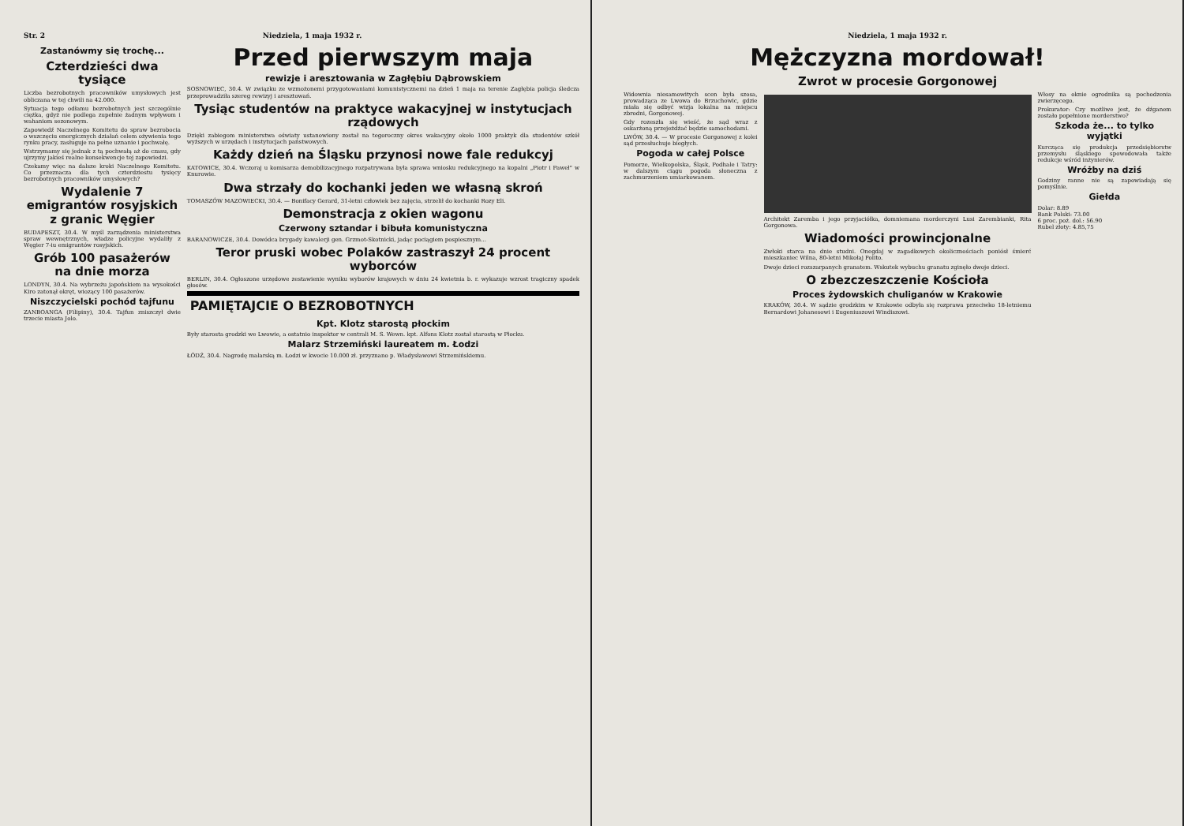Str. 2 Niedziela, 1 maja 1932 r.
Zastanówmy się trochę...
Czterdzieści dwa tysiące
Liczba bezrobotnych pracowników umysłowych jest obliczana w tej chwili na 42.000.
Sytuacja tego odłamu bezrobotnych jest szczególnie ciężka, gdyż nie podlega zupełnie żadnym wpływom i wahaniom sezonowym.
Zapowiedź Naczelnego Komitetu do spraw bezrobocia o wszczęciu energicznych działań celem ożywienia tego rynku pracy, zasługuje na pełne uznanie i pochwałę.
Wstrzymamy się jednak z tą pochwałą aż do czasu, gdy ujrzymy jakieś realne konsekwencje tej zapowiedzi.
Czekamy więc na dalsze kroki Naczelnego Komitetu. Co przeznacza dla tych czterdziestu tysięcy bezrobotnych pracowników umysłowych?
Wydalenie 7 emigrantów rosyjskich z granic Węgier
BUDAPESZT, 30.4. W myśl zarządzenia ministerstwa spraw wewnętrznych, władze policyjne wydaliły z Węgier 7-iu emigrantów rosyjskich.
Grób 100 pasażerów na dnie morza
LONDYN, 30.4. Na wybrzeżu japońskiem na wysokości Kiro zatonął okręt, wiozący 100 pasażerów.
Niszczycielski pochód tajfunu
ZANBOANGA (Filipiny), 30.4. Tajfun zniszczył dwie trzecie miasta Jolo.
Przed pierwszym maja
rewizje i aresztowania w Zagłębiu Dąbrowskiem
SOSNOWIEC, 30.4. W związku ze wzmożonemi przygotowaniami komunistycznemi na dzień 1 maja na terenie Zagłębia policja śledcza przeprowadziła szereg rewizyj i aresztowań.
Tysiąc studentów na praktyce wakacyjnej w instytucjach rządowych
Dzięki zabiegom ministerstwa oświaty ustanowiony został na tegoroczny okres wakacyjny około 1000 praktyk dla studentów szkół wyższych w urzędach i instytucjach państwowych.
Każdy dzień na Śląsku przynosi nowe fale redukcyj
KATOWICE, 30.4. Wczoraj u komisarza demobilizacyjnego rozpatrywana była sprawa wniosku redukcyjnego na kopalni „Piotr i Paweł” w Knurowie.
Dwa strzały do kochanki jeden we własną skroń
TOMASZÓW MAZOWIECKI, 30.4. — Bonifacy Gerard, 31-letni człowiek bez zajęcia, strzelił do kochanki Rozy Eli.
Demonstracja z okien wagonu
Czerwony sztandar i bibuła komunistyczna
BARANOWICZE, 30.4. Dowódca brygady kawalerji gen. Grzmot-Skotnicki, jadąc pociągiem pospiesznym...
Teror pruski wobec Polaków zastraszył 24 procent wyborców
BERLIN, 30.4. Ogłoszone urzędowe zestawienie wyniku wyborów krajowych w dniu 24 kwietnia b. r. wykazuje wzrost tragiczny spadek głosów.
PAMIĘTAJCIE O BEZROBOTNYCH
Kpt. Klotz starostą płockim
Były starosta grodzki we Lwowie, a ostatnio inspektor w centrali M. S. Wewn. kpt. Alfons Klotz został starostą w Płocku.
Malarz Strzemiński laureatem m. Łodzi
ŁÓDŹ, 30.4. Nagrodę malarską m. Łodzi w kwocie 10.000 zł. przyznano p. Władysławowi Strzemińskiemu.
Niedziela, 1 maja 1932 r.
Mężczyzna mordował!
Zwrot w procesie Gorgonowej
Widownia niesamowitych scen była szosa, prowadząca ze Lwowa do Brzuchowic, gdzie miała się odbyć wizja lokalna na miejscu zbrodni, Gorgonowej.
Gdy rozeszła się wieść, że sąd wraz z oskarżoną przejeżdżać będzie samochodami.
LWÓW, 30.4. — W procesie Gorgonowej z kolei sąd przesłuchuje biegłych.
Pogoda w całej Polsce
Pomorze, Wielkopolska, Śląsk, Podhale i Tatry: w dalszym ciągu pogoda słoneczna z zachmurzeniem umiarkowanem.
Architekt Zaremba i jego przyjaciółka, domniemana morderczyni Lusi Zarembianki, Rita Gorgonowa.
Wiadomości prowincjonalne
Zwłoki starca na dnie studni. Onegdaj w zagadkowych okolicznościach poniósł śmierć mieszkaniec Wilna, 80-letni Mikołaj Polito.
Dwoje dzieci rozszarpanych granatem. Wskutek wybuchu granatu zginęło dwoje dzieci.
O zbezczeszczenie Kościoła
Proces żydowskich chuliganów w Krakowie
KRAKÓW, 30.4. W sądzie grodzkim w Krakowie odbyła się rozprawa przeciwko 18-letniemu Bernardowi Johanesowi i Eugeniuszowi Windiszowi.
Włosy na oknie ogrodnika są pochodzenia zwierzęcego.
Prokurator: Czy możliwe jest, że dźganem zostało popełnione morderstwo?
Szkoda że... to tylko wyjątki
Kurcząca się produkcja przedsiębiorstw przemysłu śląskiego spowodowała także redukcje wśród inżynierów.
Wróżby na dziś
Godziny ranne nie są zapowiadają się pomyślnie.
Giełda
Dolar: 8.89
Bank Polski: 73.00
6 proc. poż. dol.: 56.90
Rubel złoty: 4.85,75